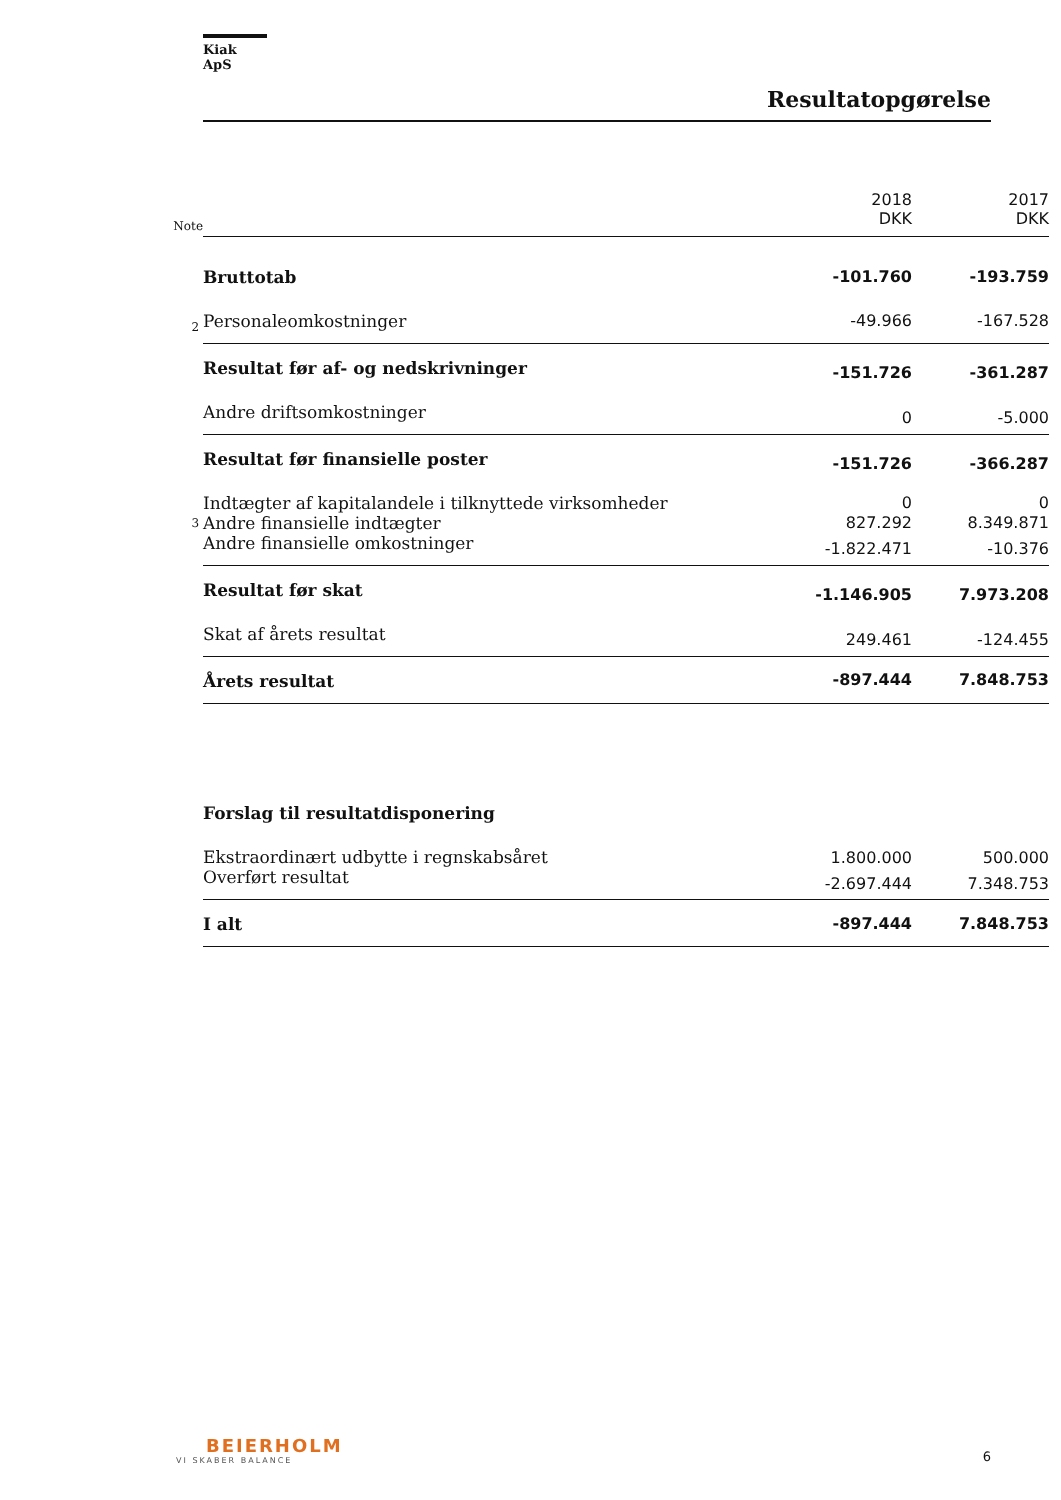Kiak ApS
Resultatopgørelse
| Note | | 2018 DKK | 2017 DKK |
| | Bruttotab | -101.760 | -193.759 |
| 2 | Personaleomkostninger | -49.966 | -167.528 |
| | Resultat før af- og nedskrivninger | -151.726 | -361.287 |
| | Andre driftsomkostninger | 0 | -5.000 |
| | Resultat før finansielle poster | -151.726 | -366.287 |
| | Indtægter af kapitalandele i tilknyttede virksomheder | 0 | 0 |
| 3 | Andre finansielle indtægter | 827.292 | 8.349.871 |
| | Andre finansielle omkostninger | -1.822.471 | -10.376 |
| | Resultat før skat | -1.146.905 | 7.973.208 |
| | Skat af årets resultat | 249.461 | -124.455 |
| | Årets resultat | -897.444 | 7.848.753 |
| | Forslag til resultatdisponering | | |
| | Ekstraordinært udbytte i regnskabsåret | 1.800.000 | 500.000 |
| | Overført resultat | -2.697.444 | 7.348.753 |
| | I alt | -897.444 | 7.848.753 |
BEIERHOLM
VI SKABER BALANCE
6